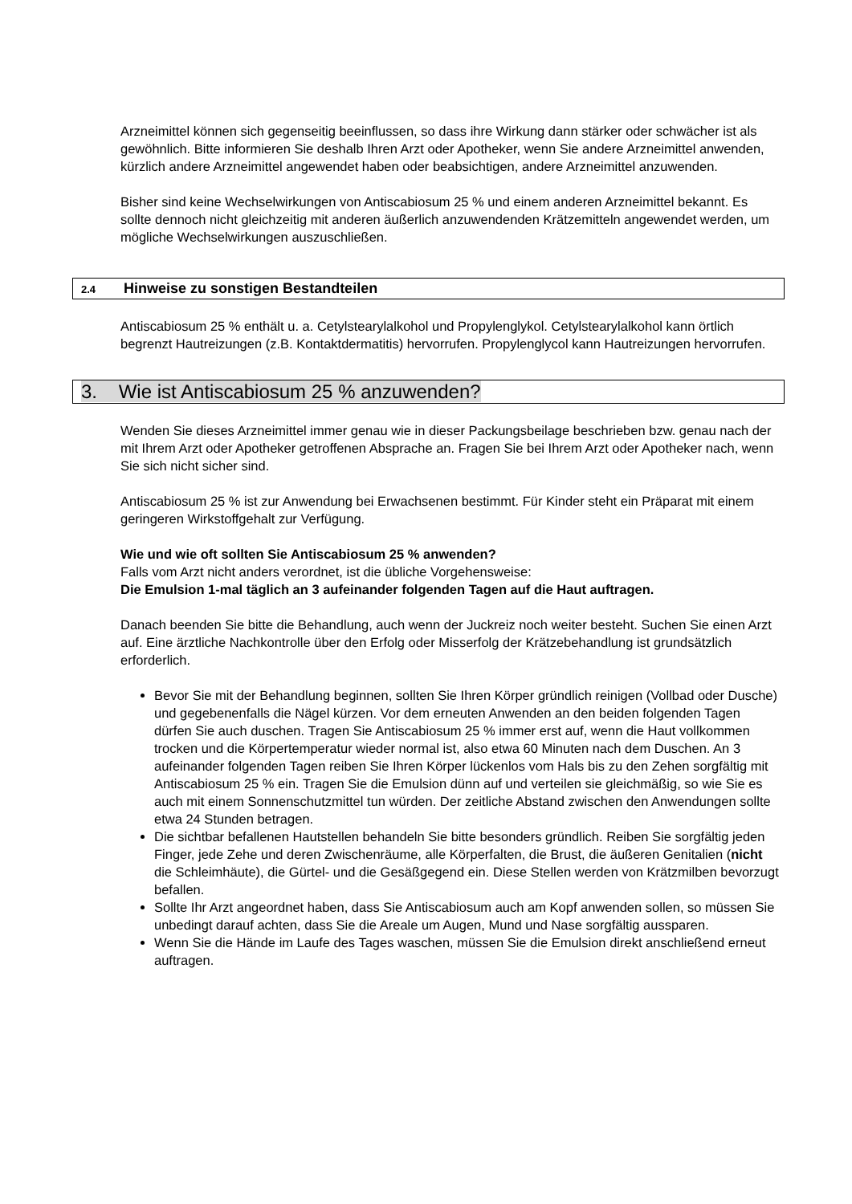Arzneimittel können sich gegenseitig beeinflussen, so dass ihre Wirkung dann stärker oder schwächer ist als gewöhnlich. Bitte informieren Sie deshalb Ihren Arzt oder Apotheker, wenn Sie andere Arzneimittel anwenden, kürzlich andere Arzneimittel angewendet haben oder beabsichtigen, andere Arzneimittel anzuwenden.
Bisher sind keine Wechselwirkungen von Antiscabiosum 25 % und einem anderen Arzneimittel bekannt. Es sollte dennoch nicht gleichzeitig mit anderen äußerlich anzuwendenden Krätzemitteln angewendet werden, um mögliche Wechselwirkungen auszuschließen.
2.4 Hinweise zu sonstigen Bestandteilen
Antiscabiosum 25 % enthält u. a. Cetylstearylalkohol und Propylenglykol. Cetylstearylalkohol kann örtlich begrenzt Hautreizungen (z.B. Kontaktdermatitis) hervorrufen. Propylenglycol kann Hautreizungen hervorrufen.
3. Wie ist Antiscabiosum 25 % anzuwenden?
Wenden Sie dieses Arzneimittel immer genau wie in dieser Packungsbeilage beschrieben bzw. genau nach der mit Ihrem Arzt oder Apotheker getroffenen Absprache an. Fragen Sie bei Ihrem Arzt oder Apotheker nach, wenn Sie sich nicht sicher sind.
Antiscabiosum 25 % ist zur Anwendung bei Erwachsenen bestimmt. Für Kinder steht ein Präparat mit einem geringeren Wirkstoffgehalt zur Verfügung.
Wie und wie oft sollten Sie Antiscabiosum 25 % anwenden?
Falls vom Arzt nicht anders verordnet, ist die übliche Vorgehensweise:
Die Emulsion 1-mal täglich an 3 aufeinander folgenden Tagen auf die Haut auftragen.
Danach beenden Sie bitte die Behandlung, auch wenn der Juckreiz noch weiter besteht. Suchen Sie einen Arzt auf. Eine ärztliche Nachkontrolle über den Erfolg oder Misserfolg der Krätzebehandlung ist grundsätzlich erforderlich.
Bevor Sie mit der Behandlung beginnen, sollten Sie Ihren Körper gründlich reinigen (Vollbad oder Dusche) und gegebenenfalls die Nägel kürzen. Vor dem erneuten Anwenden an den beiden folgenden Tagen dürfen Sie auch duschen. Tragen Sie Antiscabiosum 25 % immer erst auf, wenn die Haut vollkommen trocken und die Körpertemperatur wieder normal ist, also etwa 60 Minuten nach dem Duschen. An 3 aufeinander folgenden Tagen reiben Sie Ihren Körper lückenlos vom Hals bis zu den Zehen sorgfältig mit Antiscabiosum 25 % ein. Tragen Sie die Emulsion dünn auf und verteilen sie gleichmäßig, so wie Sie es auch mit einem Sonnenschutzmittel tun würden. Der zeitliche Abstand zwischen den Anwendungen sollte etwa 24 Stunden betragen.
Die sichtbar befallenen Hautstellen behandeln Sie bitte besonders gründlich. Reiben Sie sorgfältig jeden Finger, jede Zehe und deren Zwischenräume, alle Körperfalten, die Brust, die äußeren Genitalien (nicht die Schleimhäute), die Gürtel- und die Gesäßgegend ein. Diese Stellen werden von Krätzmilben bevorzugt befallen.
Sollte Ihr Arzt angeordnet haben, dass Sie Antiscabiosum auch am Kopf anwenden sollen, so müssen Sie unbedingt darauf achten, dass Sie die Areale um Augen, Mund und Nase sorgfältig aussparen.
Wenn Sie die Hände im Laufe des Tages waschen, müssen Sie die Emulsion direkt anschließend erneut auftragen.